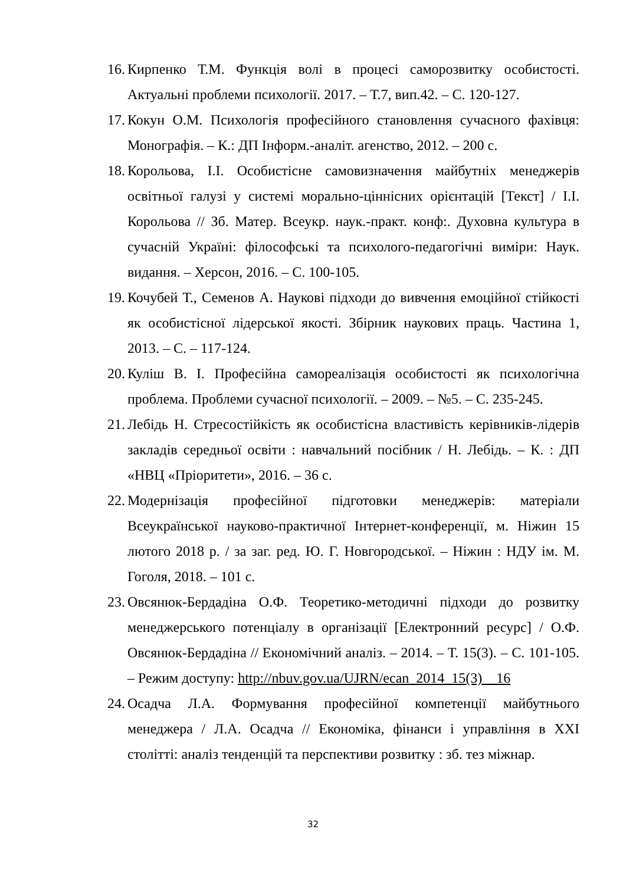16. Кирпенко Т.М. Функція волі в процесі саморозвитку особистості. Актуальні проблеми психології. 2017. – Т.7, вип.42. – С. 120-127.
17. Кокун О.М. Психологія професійного становлення сучасного фахівця: Монографія. – К.: ДП Інформ.-аналіт. агенство, 2012. – 200 с.
18. Корольова, І.І. Особистісне самовизначення майбутніх менеджерів освітньої галузі у системі морально-ціннісних орієнтацій [Текст] / І.І. Корольова // Зб. Матер. Всеукр. наук.-практ. конф:. Духовна культура в сучасній Україні: філософські та психолого-педагогічні виміри: Наук. видання. – Херсон, 2016. – С. 100-105.
19. Кочубей Т., Семенов А. Наукові підходи до вивчення емоційної стійкості як особистісної лідерської якості. Збірник наукових праць. Частина 1, 2013. – С. – 117-124.
20. Куліш В. І. Професійна самореалізація особистості як психологічна проблема. Проблеми сучасної психології. – 2009. – №5. – С. 235-245.
21. Лебідь Н. Стресостійкість як особистісна властивість керівників-лідерів закладів середньої освіти : навчальний посібник / Н. Лебідь. – К. : ДП «НВЦ «Пріоритети», 2016. – 36 с.
22. Модернізація професійної підготовки менеджерів: матеріали Всеукраїнської науково-практичної Інтернет-конференції, м. Ніжин 15 лютого 2018 р. / за заг. ред. Ю. Г. Новгородської. – Ніжин : НДУ ім. М. Гоголя, 2018. – 101 с.
23. Овсянюк-Бердадіна О.Ф. Теоретико-методичні підходи до розвитку менеджерського потенціалу в організації [Електронний ресурс] / О.Ф. Овсянюк-Бердадіна // Економічний аналіз. – 2014. – Т. 15(3). – С. 101-105. – Режим доступу: http://nbuv.gov.ua/UJRN/ecan_2014_15(3)__16
24. Осадча Л.А. Формування професійної компетенції майбутнього менеджера / Л.А. Осадча // Економіка, фінанси і управління в XXI столітті: аналіз тенденцій та перспективи розвитку : зб. тез міжнар.
32